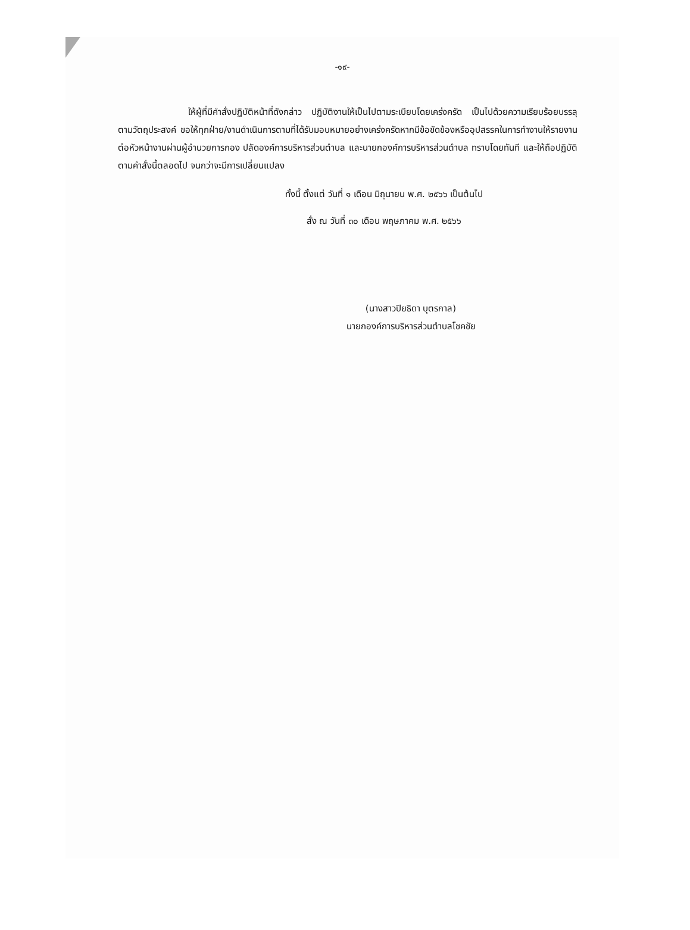-๑๙-
ให้ผู้ที่มีคำสั่งปฏิบัติหน้าที่ดังกล่าว ปฏิบัติงานให้เป็นไปตามระเบียบโดยเคร่งครัด เป็นไปด้วยความเรียบร้อยบรรลุตามวัตถุประสงค์ ขอให้ทุกฝ่าย/งานดำเนินการตามที่ได้รับมอบหมายอย่างเคร่งครัดหากมีข้อขัดข้องหรืออุปสรรคในการทำงานให้รายงานต่อหัวหน้างานผ่านผู้อำนวยการกอง ปลัดองค์การบริหารส่วนตำบล และนายกองค์การบริหารส่วนตำบล ทราบโดยทันที และให้ถือปฏิบัติตามคำสั่งนี้ตลอดไป จนกว่าจะมีการเปลี่ยนแปลง
ทั้งนี้ ตั้งแต่ วันที่ ๑ เดือน มิถุนายน พ.ศ. ๒๕๖๖ เป็นต้นไป
สั่ง ณ วันที่ ๓๐ เดือน พฤษภาคม พ.ศ. ๒๕๖๖
(นางสาวปิยธิดา บุตรกาล)
นายกองค์การบริหารส่วนตำบลโชคชัย